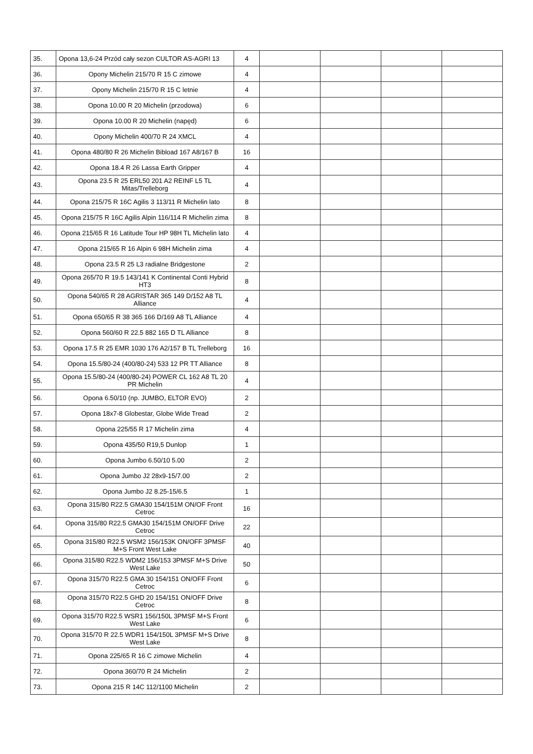| 35. | Opona 13,6-24 Przód cały sezon CULTOR AS-AGRI 13 | 4 | | | | |
| 36. | Opony Michelin 215/70 R 15 C zimowe | 4 | | | | |
| 37. | Opony Michelin 215/70 R 15 C letnie | 4 | | | | |
| 38. | Opona 10.00 R 20 Michelin (przodowa) | 6 | | | | |
| 39. | Opona 10.00 R 20 Michelin (napęd) | 6 | | | | |
| 40. | Opony Michelin 400/70 R 24 XMCL | 4 | | | | |
| 41. | Opona 480/80 R 26 Michelin Bibload 167 A8/167 B | 16 | | | | |
| 42. | Opona 18.4 R 26 Lassa Earth Gripper | 4 | | | | |
| 43. | Opona 23.5 R 25 ERL50 201 A2 REINF L5 TL Mitas/Trelleborg | 4 | | | | |
| 44. | Opona 215/75 R 16C Agilis 3 113/11 R Michelin lato | 8 | | | | |
| 45. | Opona 215/75 R 16C Agilis Alpin 116/114 R Michelin zima | 8 | | | | |
| 46. | Opona 215/65 R 16 Latitude Tour HP 98H TL Michelin lato | 4 | | | | |
| 47. | Opona 215/65 R 16 Alpin 6 98H Michelin zima | 4 | | | | |
| 48. | Opona 23.5 R 25 L3 radialne Bridgestone | 2 | | | | |
| 49. | Opona 265/70 R 19.5 143/141 K Continental Conti Hybrid HT3 | 8 | | | | |
| 50. | Opona 540/65 R 28 AGRISTAR 365 149 D/152 A8 TL Alliance | 4 | | | | |
| 51. | Opona 650/65 R 38 365 166 D/169 A8 TL Alliance | 4 | | | | |
| 52. | Opona 560/60 R 22.5 882 165 D TL Alliance | 8 | | | | |
| 53. | Opona 17.5 R 25 EMR 1030 176 A2/157 B TL Trelleborg | 16 | | | | |
| 54. | Opona 15.5/80-24 (400/80-24) 533 12 PR TT Alliance | 8 | | | | |
| 55. | Opona 15.5/80-24 (400/80-24) POWER CL 162 A8 TL 20 PR Michelin | 4 | | | | |
| 56. | Opona 6.50/10 (np. JUMBO, ELTOR EVO) | 2 | | | | |
| 57. | Opona 18x7-8 Globestar, Globe Wide Tread | 2 | | | | |
| 58. | Opona 225/55 R 17 Michelin zima | 4 | | | | |
| 59. | Opona 435/50 R19,5 Dunlop | 1 | | | | |
| 60. | Opona Jumbo 6.50/10 5.00 | 2 | | | | |
| 61. | Opona Jumbo J2 28x9-15/7.00 | 2 | | | | |
| 62. | Opona Jumbo J2 8.25-15/6.5 | 1 | | | | |
| 63. | Opona 315/80 R22.5 GMA30 154/151M ON/OF Front Cetroc | 16 | | | | |
| 64. | Opona 315/80 R22.5 GMA30 154/151M ON/OFF Drive Cetroc | 22 | | | | |
| 65. | Opona 315/80 R22.5 WSM2 156/153K ON/OFF 3PMSF M+S Front West Lake | 40 | | | | |
| 66. | Opona 315/80 R22.5 WDM2 156/153 3PMSF M+S Drive West Lake | 50 | | | | |
| 67. | Opona 315/70 R22.5 GMA 30 154/151 ON/OFF Front Cetroc | 6 | | | | |
| 68. | Opona 315/70 R22.5 GHD 20 154/151 ON/OFF Drive Cetroc | 8 | | | | |
| 69. | Opona 315/70 R22.5 WSR1 156/150L 3PMSF M+S Front West Lake | 6 | | | | |
| 70. | Opona 315/70 R 22.5 WDR1 154/150L 3PMSF M+S Drive West Lake | 8 | | | | |
| 71. | Opona 225/65 R 16 C zimowe Michelin | 4 | | | | |
| 72. | Opona 360/70 R 24 Michelin | 2 | | | | |
| 73. | Opona 215 R 14C 112/1100 Michelin | 2 | | | | |